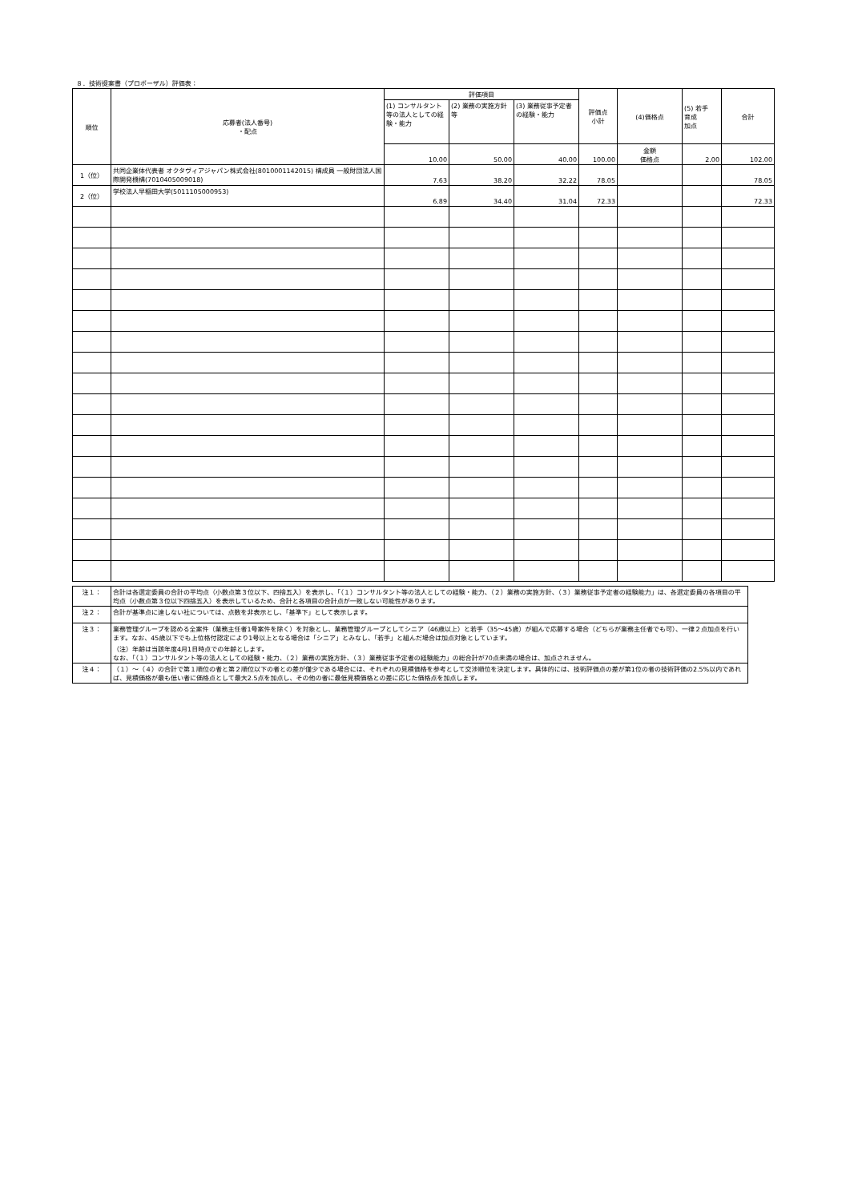８．技術提案書（プロポーザル）評価表：
| 順位 | 応募者(法人番号) ・配点 | 評価項目 | | | 評価点 小計 | (4)価格点 | (5) 若手 育成 加点 | 合計 |
| --- | --- | --- | --- | --- | --- | --- | --- | --- |
| | | (1) コンサルタント等の法人としての経験・能力 | (2) 業務の実施方針等 | (3) 業務従事予定者の経験・能力 | | | | |
| | | 10.00 | 50.00 | 40.00 | 100.00 | 金額 価格点 | 2.00 | 102.00 |
| 1（位） | 共同企業体代表者 オクタヴィアジャパン株式会社(8010001142015) 構成員 一般財団法人国際開発機構(7010405009018) | 7.63 | 38.20 | 32.22 | 78.05 | | | 78.05 |
| 2（位） | 学校法人早稲田大学(5011105000953) | 6.89 | 34.40 | 31.04 | 72.33 | | | 72.33 |
| 注１： | 合計は各選定委員の合計の平均点（小数点第３位以下、四捨五入）を表示し、「（１）コンサルタント等の法人としての経験・能力、（２）業務の実施方針、（３）業務従事予定者の経験能力」は、各選定委員の各項目の平均点（小数点第３位以下四捨五入）を表示しているため、合計と各項目の合計点が一致しない可能性があります。 |
| 注２： | 合計が基準点に達しない社については、点数を非表示とし、「基準下」として表示します。 |
| 注３： | 業務管理グループを認める全案件（業務主任者1号案件を除く）を対象とし、業務管理グループとしてシニア（46歳以上）と若手（35～45歳）が組んで応募する場合（どちらが業務主任者でも可）、一律２点加点を行います。なお、45歳以下でも上位格付認定により1号以上となる場合は「シニア」とみなし、「若手」と組んだ場合は加点対象としています。 （注）年齢は当該年度4月1日時点での年齢とします。 なお、「（１）コンサルタント等の法人としての経験・能力、（２）業務の実施方針、（３）業務従事予定者の経験能力」の総合計が70点未満の場合は、加点されません。 |
| 注４： | （１）～（４）の合計で第１順位の者と第２順位以下の者との差が僅少である場合には、それぞれの見積価格を参考として交渉順位を決定します。具体的には、技術評価点の差が第1位の者の技術評価の2.5%以内であれば、見積価格が最も低い者に価格点として最大2.5点を加点し、その他の者に最低見積価格との差に応じた価格点を加点します。 |